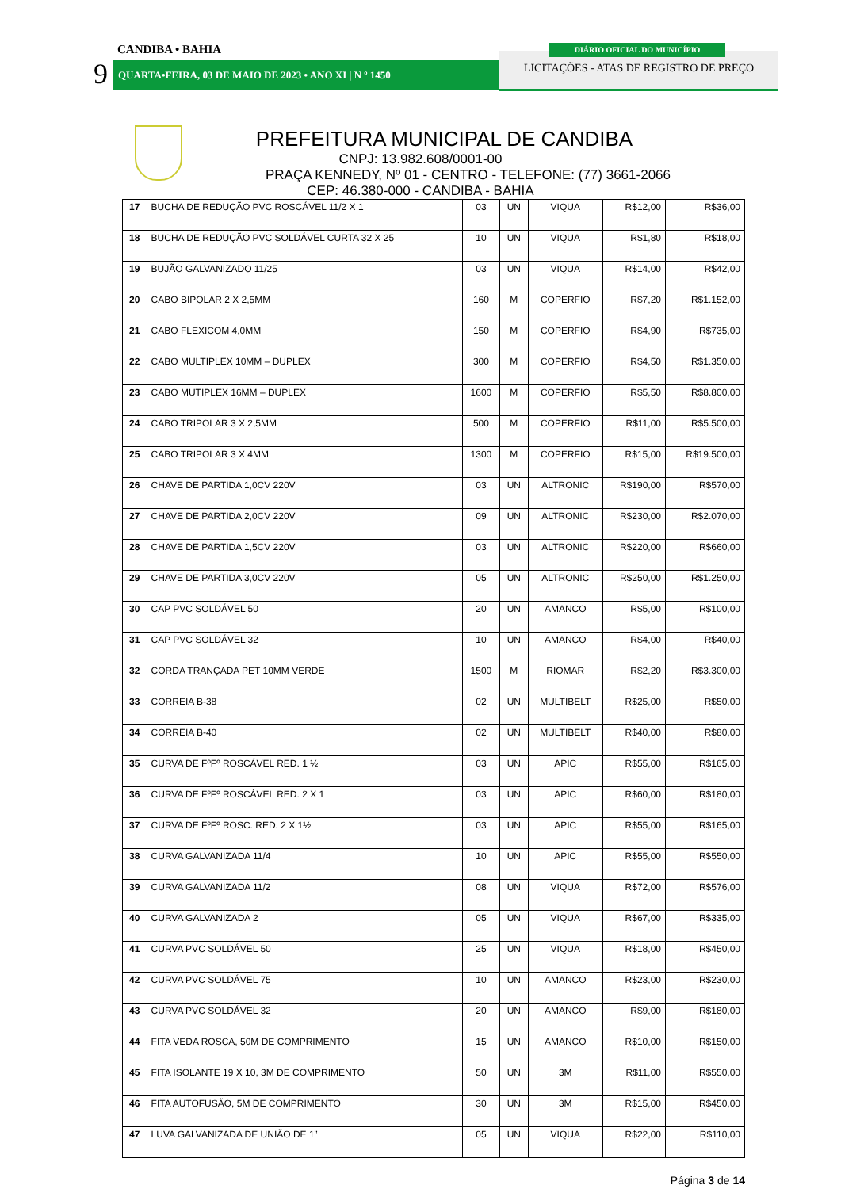CANDIBA • BAHIA
9 QUARTA•FEIRA, 03 DE MAIO DE 2023 • ANO XI | N º 1450
LICITAÇÕES - ATAS DE REGISTRO DE PREÇO
DIÁRIO OFICIAL DO MUNICÍPIO
PREFEITURA MUNICIPAL DE CANDIBA
CNPJ: 13.982.608/0001-00
PRAÇA KENNEDY, Nº 01 - CENTRO - TELEFONE: (77) 3661-2066
CEP: 46.380-000 - CANDIBA - BAHIA
| 17 | BUCHA DE REDUÇÃO PVC ROSCÁVEL 11/2 X 1 | 03 | UN | VIQUA | R$12,00 | R$36,00 |
| 18 | BUCHA DE REDUÇÃO PVC SOLDÁVEL CURTA 32 X 25 | 10 | UN | VIQUA | R$1,80 | R$18,00 |
| 19 | BUJÃO GALVANIZADO 11/25 | 03 | UN | VIQUA | R$14,00 | R$42,00 |
| 20 | CABO BIPOLAR 2 X 2,5MM | 160 | M | COPERFIO | R$7,20 | R$1.152,00 |
| 21 | CABO FLEXICOM 4,0MM | 150 | M | COPERFIO | R$4,90 | R$735,00 |
| 22 | CABO MULTIPLEX 10MM – DUPLEX | 300 | M | COPERFIO | R$4,50 | R$1.350,00 |
| 23 | CABO MUTIPLEX 16MM – DUPLEX | 1600 | M | COPERFIO | R$5,50 | R$8.800,00 |
| 24 | CABO TRIPOLAR 3 X 2,5MM | 500 | M | COPERFIO | R$11,00 | R$5.500,00 |
| 25 | CABO TRIPOLAR 3 X 4MM | 1300 | M | COPERFIO | R$15,00 | R$19.500,00 |
| 26 | CHAVE DE PARTIDA 1,0CV 220V | 03 | UN | ALTRONIC | R$190,00 | R$570,00 |
| 27 | CHAVE DE PARTIDA 2,0CV 220V | 09 | UN | ALTRONIC | R$230,00 | R$2.070,00 |
| 28 | CHAVE DE PARTIDA 1,5CV 220V | 03 | UN | ALTRONIC | R$220,00 | R$660,00 |
| 29 | CHAVE DE PARTIDA 3,0CV 220V | 05 | UN | ALTRONIC | R$250,00 | R$1.250,00 |
| 30 | CAP PVC SOLDÁVEL 50 | 20 | UN | AMANCO | R$5,00 | R$100,00 |
| 31 | CAP PVC SOLDÁVEL 32 | 10 | UN | AMANCO | R$4,00 | R$40,00 |
| 32 | CORDA TRANÇADA PET 10MM VERDE | 1500 | M | RIOMAR | R$2,20 | R$3.300,00 |
| 33 | CORREIA B-38 | 02 | UN | MULTIBELT | R$25,00 | R$50,00 |
| 34 | CORREIA B-40 | 02 | UN | MULTIBELT | R$40,00 | R$80,00 |
| 35 | CURVA DE FºFº ROSCÁVEL RED. 1 ½ | 03 | UN | APIC | R$55,00 | R$165,00 |
| 36 | CURVA DE FºFº ROSCÁVEL RED. 2 X 1 | 03 | UN | APIC | R$60,00 | R$180,00 |
| 37 | CURVA DE FºFº ROSC. RED. 2 X 1½ | 03 | UN | APIC | R$55,00 | R$165,00 |
| 38 | CURVA GALVANIZADA 11/4 | 10 | UN | APIC | R$55,00 | R$550,00 |
| 39 | CURVA GALVANIZADA 11/2 | 08 | UN | VIQUA | R$72,00 | R$576,00 |
| 40 | CURVA GALVANIZADA 2 | 05 | UN | VIQUA | R$67,00 | R$335,00 |
| 41 | CURVA PVC SOLDÁVEL 50 | 25 | UN | VIQUA | R$18,00 | R$450,00 |
| 42 | CURVA PVC SOLDÁVEL 75 | 10 | UN | AMANCO | R$23,00 | R$230,00 |
| 43 | CURVA PVC SOLDÁVEL 32 | 20 | UN | AMANCO | R$9,00 | R$180,00 |
| 44 | FITA VEDA ROSCA, 50M DE COMPRIMENTO | 15 | UN | AMANCO | R$10,00 | R$150,00 |
| 45 | FITA ISOLANTE 19 X 10, 3M DE COMPRIMENTO | 50 | UN | 3M | R$11,00 | R$550,00 |
| 46 | FITA AUTOFUSÃO, 5M DE COMPRIMENTO | 30 | UN | 3M | R$15,00 | R$450,00 |
| 47 | LUVA GALVANIZADA DE UNIÃO DE 1” | 05 | UN | VIQUA | R$22,00 | R$110,00 |
Página 3 de 14